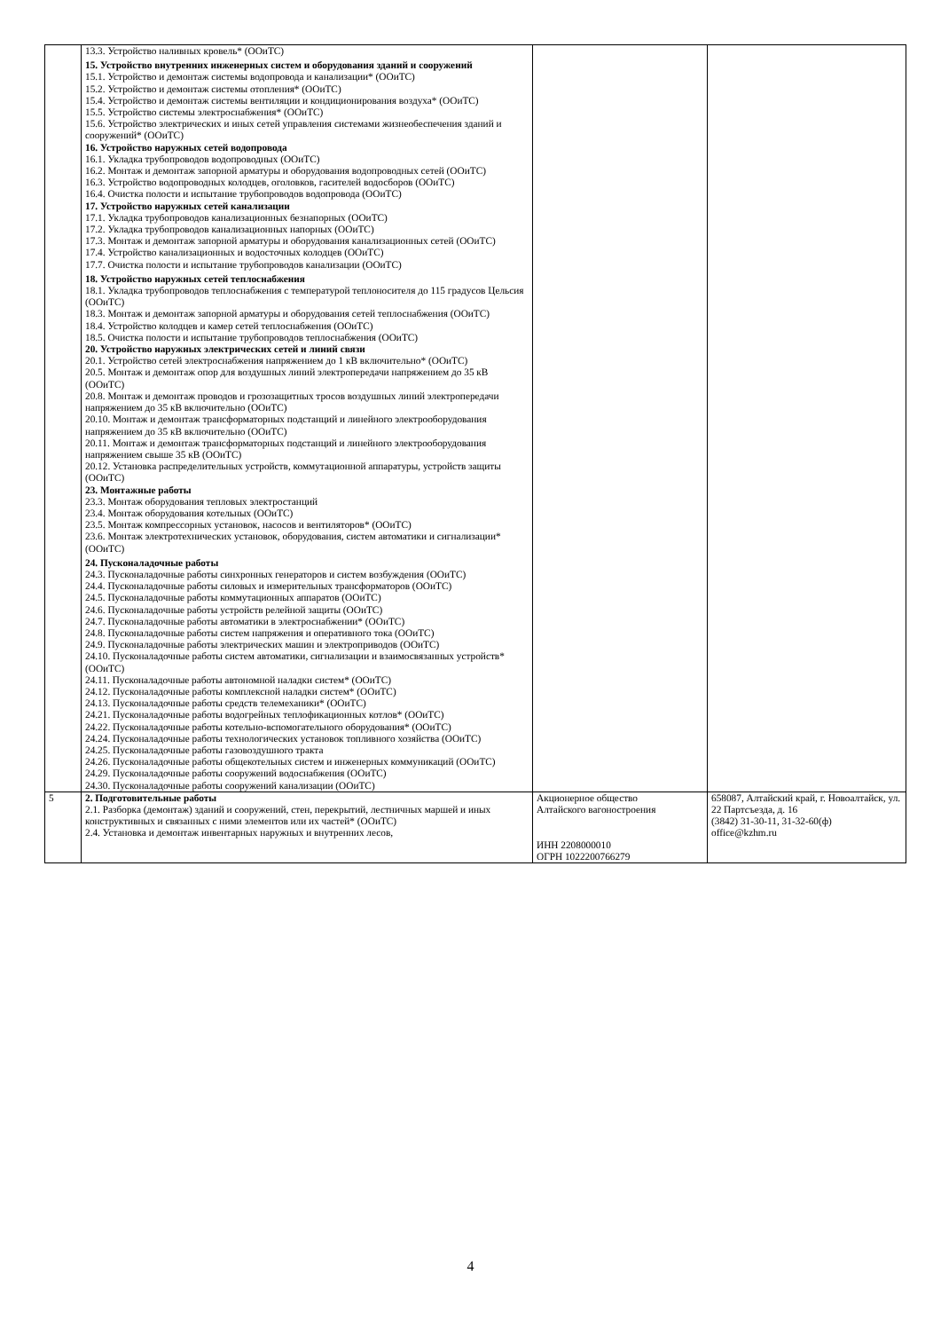| | 13.3. Устройство наливных кровель* (ООиТС) 15. Устройство внутренних инженерных систем и оборудования зданий и сооружений 15.1. Устройство и демонтаж системы водопровода и канализации* (ООиТС) 15.2. Устройство и демонтаж системы отопления* (ООиТС) 15.4. Устройство и демонтаж системы вентиляции и кондиционирования воздуха* (ООиТС) 15.5. Устройство системы электроснабжения* (ООиТС) 15.6. Устройство электрических и иных сетей управления системами жизнеобеспечения зданий и сооружений* (ООиТС) 16. Устройство наружных сетей водопровода 16.1. Укладка трубопроводов водопроводных (ООиТС) 16.2. Монтаж и демонтаж запорной арматуры и оборудования водопроводных сетей (ООиТС) 16.3. Устройство водопроводных колодцев, оголовков, гасителей водосборов (ООиТС) 16.4. Очистка полости и испытание трубопроводов водопровода (ООиТС) 17. Устройство наружных сетей канализации 17.1. Укладка трубопроводов канализационных безнапорных (ООиТС) 17.2. Укладка трубопроводов канализационных напорных (ООиТС) 17.3. Монтаж и демонтаж запорной арматуры и оборудования канализационных сетей (ООиТС) 17.4. Устройство канализационных и водосточных колодцев (ООиТС) 17.7. Очистка полости и испытание трубопроводов канализации (ООиТС) 18. Устройство наружных сетей теплоснабжения 18.1. Укладка трубопроводов теплоснабжения с температурой теплоносителя до 115 градусов Цельсия (ООиТС) 18.3. Монтаж и демонтаж запорной арматуры и оборудования сетей теплоснабжения (ООиТС) 18.4. Устройство колодцев и камер сетей теплоснабжения (ООиТС) 18.5. Очистка полости и испытание трубопроводов теплоснабжения (ООиТС) 20. Устройство наружных электрических сетей и линий связи 20.1. Устройство сетей электроснабжения напряжением до 1 кВ включительно* (ООиТС) 20.5. Монтаж и демонтаж опор для воздушных линий электропередачи напряжением до 35 кВ (ООиТС) 20.8. Монтаж и демонтаж проводов и грозозащитных тросов воздушных линий электропередачи напряжением до 35 кВ включительно (ООиТС) 20.10. Монтаж и демонтаж трансформаторных подстанций и линейного электрооборудования напряжением до 35 кВ включительно (ООиТС) 20.11. Монтаж и демонтаж трансформаторных подстанций и линейного электрооборудования напряжением свыше 35 кВ (ООиТС) 20.12. Установка распределительных устройств, коммутационной аппаратуры, устройств защиты (ООиТС) 23. Монтажные работы 23.3. Монтаж оборудования тепловых электростанций 23.4. Монтаж оборудования котельных (ООиТС) 23.5. Монтаж компрессорных установок, насосов и вентиляторов* (ООиТС) 23.6. Монтаж электротехнических установок, оборудования, систем автоматики и сигнализации* (ООиТС) 24. Пусконаладочные работы 24.3. Пусконаладочные работы синхронных генераторов и систем возбуждения (ООиТС) 24.4. Пусконаладочные работы силовых и измерительных трансформаторов (ООиТС) 24.5. Пусконаладочные работы коммутационных аппаратов (ООиТС) 24.6. Пусконаладочные работы устройств релейной защиты (ООиТС) 24.7. Пусконаладочные работы автоматики в электроснабжении* (ООиТС) 24.8. Пусконаладочные работы систем напряжения и оперативного тока (ООиТС) 24.9. Пусконаладочные работы электрических машин и электроприводов (ООиТС) 24.10. Пусконаладочные работы систем автоматики, сигнализации и взаимосвязанных устройств* (ООиТС) 24.11. Пусконаладочные работы автономной наладки систем* (ООиТС) 24.12. Пусконаладочные работы комплексной наладки систем* (ООиТС) 24.13. Пусконаладочные работы средств телемеханики* (ООиТС) 24.21. Пусконаладочные работы водогрейных теплофикационных котлов* (ООиТС) 24.22. Пусконаладочные работы котельно-вспомогательного оборудования* (ООиТС) 24.24. Пусконаладочные работы технологических установок топливного хозяйства (ООиТС) 24.25. Пусконаладочные работы газовоздушного тракта 24.26. Пусконаладочные работы общекотельных систем и инженерных коммуникаций (ООиТС) 24.29. Пусконаладочные работы сооружений водоснабжения (ООиТС) 24.30. Пусконаладочные работы сооружений канализации (ООиТС) | | |
| 5 | 2. Подготовительные работы 2.1. Разборка (демонтаж) зданий и сооружений, стен, перекрытий, лестничных маршей и иных конструктивных и связанных с ними элементов или их частей* (ООиТС) 2.4. Установка и демонтаж инвентарных наружных и внутренних лесов, | Акционерное общество Алтайского вагоностроения ИНН 2208000010 ОГРН 1022200766279 | 658087, Алтайский край, г. Новоалтайск, ул. 22 Партсъезда, д. 16 (3842) 31-30-11, 31-32-60(ф) office@kzhm.ru |
4